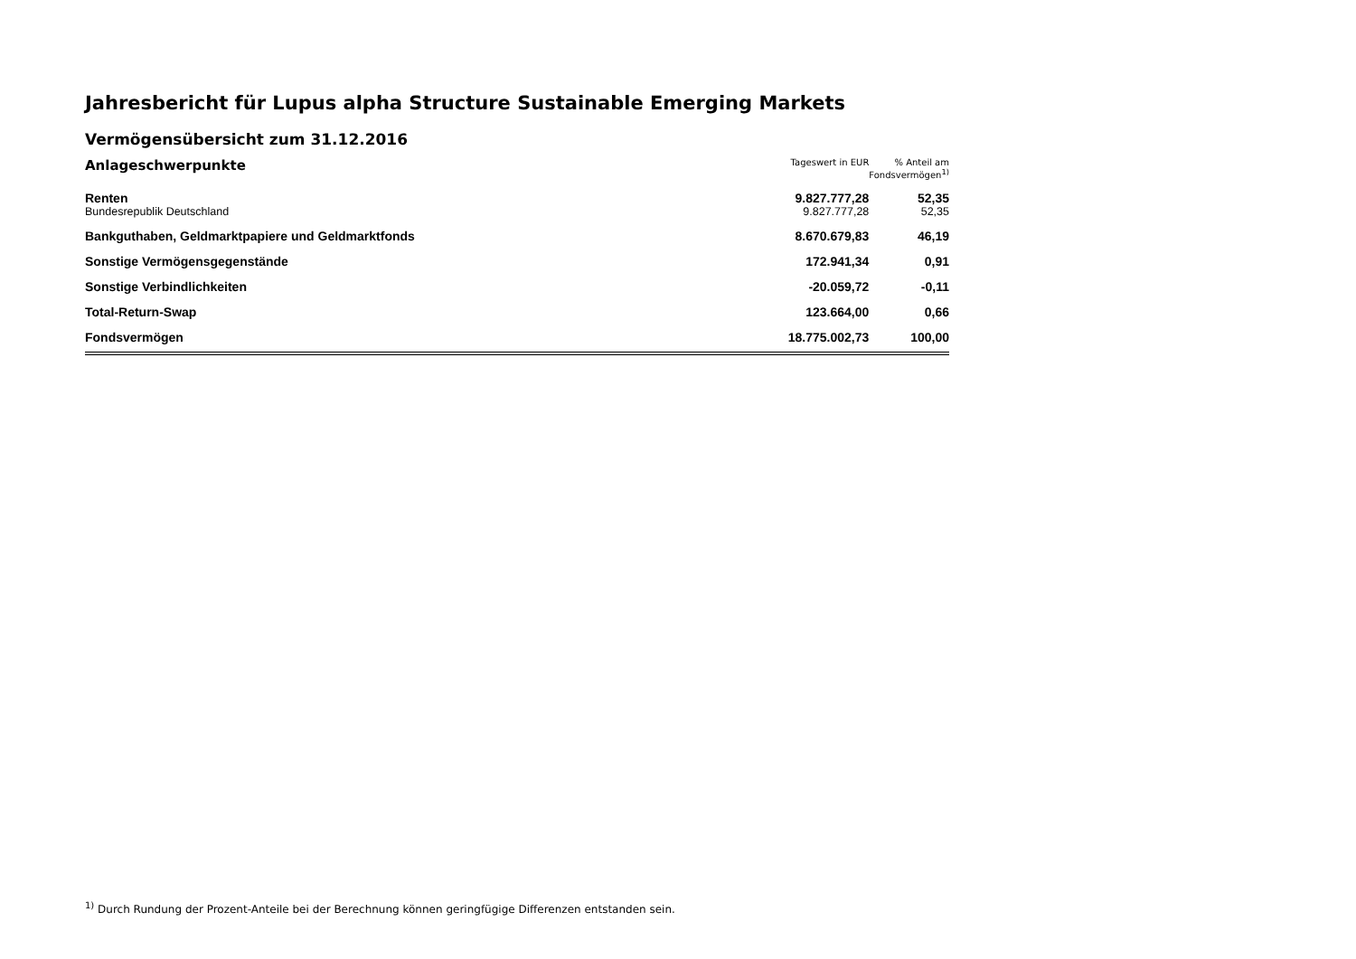Jahresbericht für Lupus alpha Structure Sustainable Emerging Markets
Vermögensübersicht zum 31.12.2016
| Anlageschwerpunkte | Tageswert in EUR | % Anteil am Fondsvermögen<sup>1)</sup> |
| --- | --- | --- |
| Renten | 9.827.777,28 | 52,35 |
| Bundesrepublik Deutschland | 9.827.777,28 | 52,35 |
| Bankguthaben, Geldmarktpapiere und Geldmarktfonds | 8.670.679,83 | 46,19 |
| Sonstige Vermögensgegenstände | 172.941,34 | 0,91 |
| Sonstige Verbindlichkeiten | -20.059,72 | -0,11 |
| Total-Return-Swap | 123.664,00 | 0,66 |
| Fondsvermögen | 18.775.002,73 | 100,00 |
<sup>1)</sup> Durch Rundung der Prozent-Anteile bei der Berechnung können geringfügige Differenzen entstanden sein.